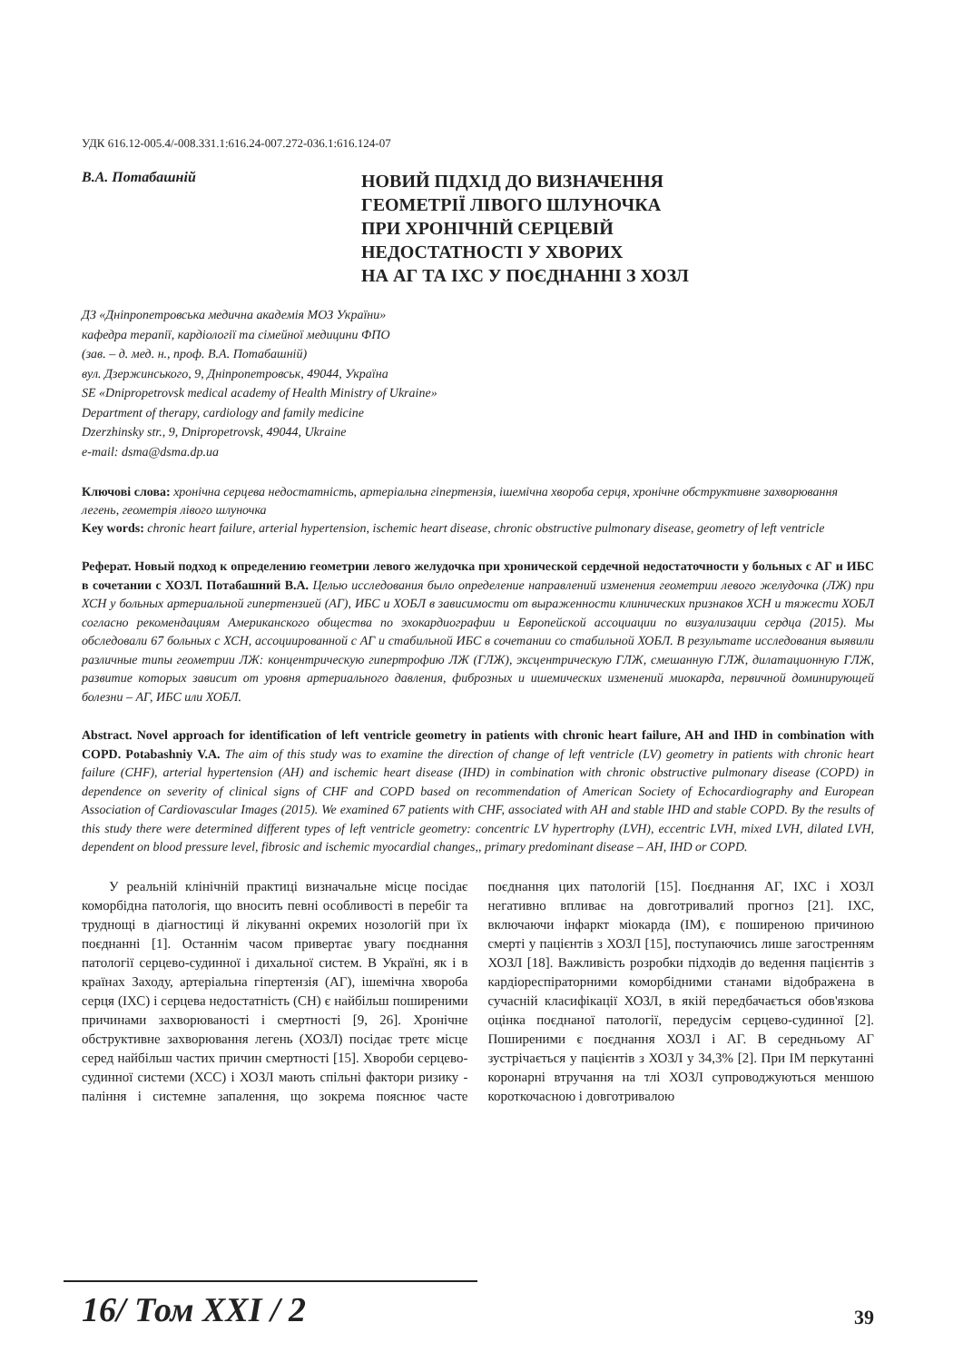УДК 616.12-005.4/-008.331.1:616.24-007.272-036.1:616.124-07
В.А. Потабашній
НОВИЙ ПІДХІД ДО ВИЗНАЧЕННЯ
ГЕОМЕТРІЇ ЛІВОГО ШЛУНОЧКА
ПРИ ХРОНІЧНІЙ СЕРЦЕВІЙ
НЕДОСТАТНОСТІ У ХВОРИХ
НА АГ ТА ІХС У ПОЄДНАННІ З ХОЗЛ
ДЗ «Дніпропетровська медична академія МОЗ України»
кафедра терапії, кардіології та сімейної медицини ФПО
(зав. – д. мед. н., проф. В.А. Потабашній)
вул. Дзержинського, 9, Дніпропетровськ, 49044, Україна
SE «Dnipropetrovsk medical academy of Health Ministry of Ukraine»
Department of therapy, cardiology and family medicine
Dzerzhinsky str., 9, Dnipropetrovsk, 49044, Ukraine
e-mail: dsma@dsma.dp.ua
Ключові слова: хронічна серцева недостатність, артеріальна гіпертензія, ішемічна хвороба серця, хронічне обструктивне захворювання легень, геометрія лівого шлуночка
Key words: chronic heart failure, arterial hypertension, ischemic heart disease, chronic obstructive pulmonary disease, geometry of left ventricle
Реферат. Новый подход к определению геометрии левого желудочка при хронической сердечной недостаточности у больных с АГ и ИБС в сочетании с ХОЗЛ. Потабашний В.А. Целью исследования было определение направлений изменения геометрии левого желудочка (ЛЖ) при ХСН у больных артериальной гипертензией (АГ), ИБС и ХОБЛ в зависимости от выраженности клинических признаков ХСН и тяжести ХОБЛ согласно рекомендациям Американского общества по эхокардиографии и Европейской ассоциации по визуализации сердца (2015). Мы обследовали 67 больных с ХСН, ассоциированной с АГ и стабильной ИБС в сочетании со стабильной ХОБЛ. В результате исследования выявили различные типы геометрии ЛЖ: концентрическую гипертрофию ЛЖ (ГЛЖ), эксцентрическую ГЛЖ, смешанную ГЛЖ, дилатационную ГЛЖ, развитие которых зависит от уровня артериального давления, фиброзных и ишемических изменений миокарда, первичной доминирующей болезни – АГ, ИБС или ХОБЛ.
Abstract. Novel approach for identification of left ventricle geometry in patients with chronic heart failure, AH and IHD in combination with COPD. Potabashniy V.A. The aim of this study was to examine the direction of change of left ventricle (LV) geometry in patients with chronic heart failure (CHF), arterial hypertension (AH) and ischemic heart disease (IHD) in combination with chronic obstructive pulmonary disease (COPD) in dependence on severity of clinical signs of CHF and COPD based on recommendation of American Society of Echocardiography and European Association of Cardiovascular Images (2015). We examined 67 patients with CHF, associated with AH and stable IHD and stable COPD. By the results of this study there were determined different types of left ventricle geometry: concentric LV hypertrophy (LVH), eccentric LVH, mixed LVH, dilated LVH, dependent on blood pressure level, fibrosic and ischemic myocardial changes,, primary predominant disease – AH, IHD or COPD.
У реальній клінічній практиці визначальне місце посідає коморбідна патологія, що вносить певні особливості в перебіг та труднощі в діагностиці й лікуванні окремих нозологій при їх поєднанні [1]. Останнім часом привертає увагу поєднання патології серцево-судинної і дихальної систем. В Україні, як і в країнах Заходу, артеріальна гіпертензія (АГ), ішемічна хвороба серця (ІХС) і серцева недостатність (СН) є найбільш поширеними причинами захворюваності і смертності [9, 26]. Хронічне обструктивне захворювання легень (ХОЗЛ) посідає третє місце серед найбільш частих причин смертності [15]. Хвороби серцево-судинної системи (ХСС) і ХОЗЛ мають спільні фактори ризику - паління і системне запалення, що зокрема пояснює часте поєднання цих патологій [15]. Поєднання АГ, ІХС і ХОЗЛ негативно впливає на довготривалий прогноз [21]. ІХС, включаючи інфаркт міокарда (ІМ), є поширеною причиною смерті у пацієнтів з ХОЗЛ [15], поступаючись лише загостренням ХОЗЛ [18]. Важливість розробки підходів до ведення пацієнтів з кардіореспіраторними коморбідними станами відображена в сучасній класифікації ХОЗЛ, в якій передбачається обов'язкова оцінка поєднаної патології, передусім серцево-судинної [2]. Поширеними є поєднання ХОЗЛ і АГ. В середньому АГ зустрічається у пацієнтів з ХОЗЛ у 34,3% [2]. При ІМ перкутанні коронарні втручання на тлі ХОЗЛ супроводжуються меншою короткочасною і довготривалою
16/ Том XXI / 2 39